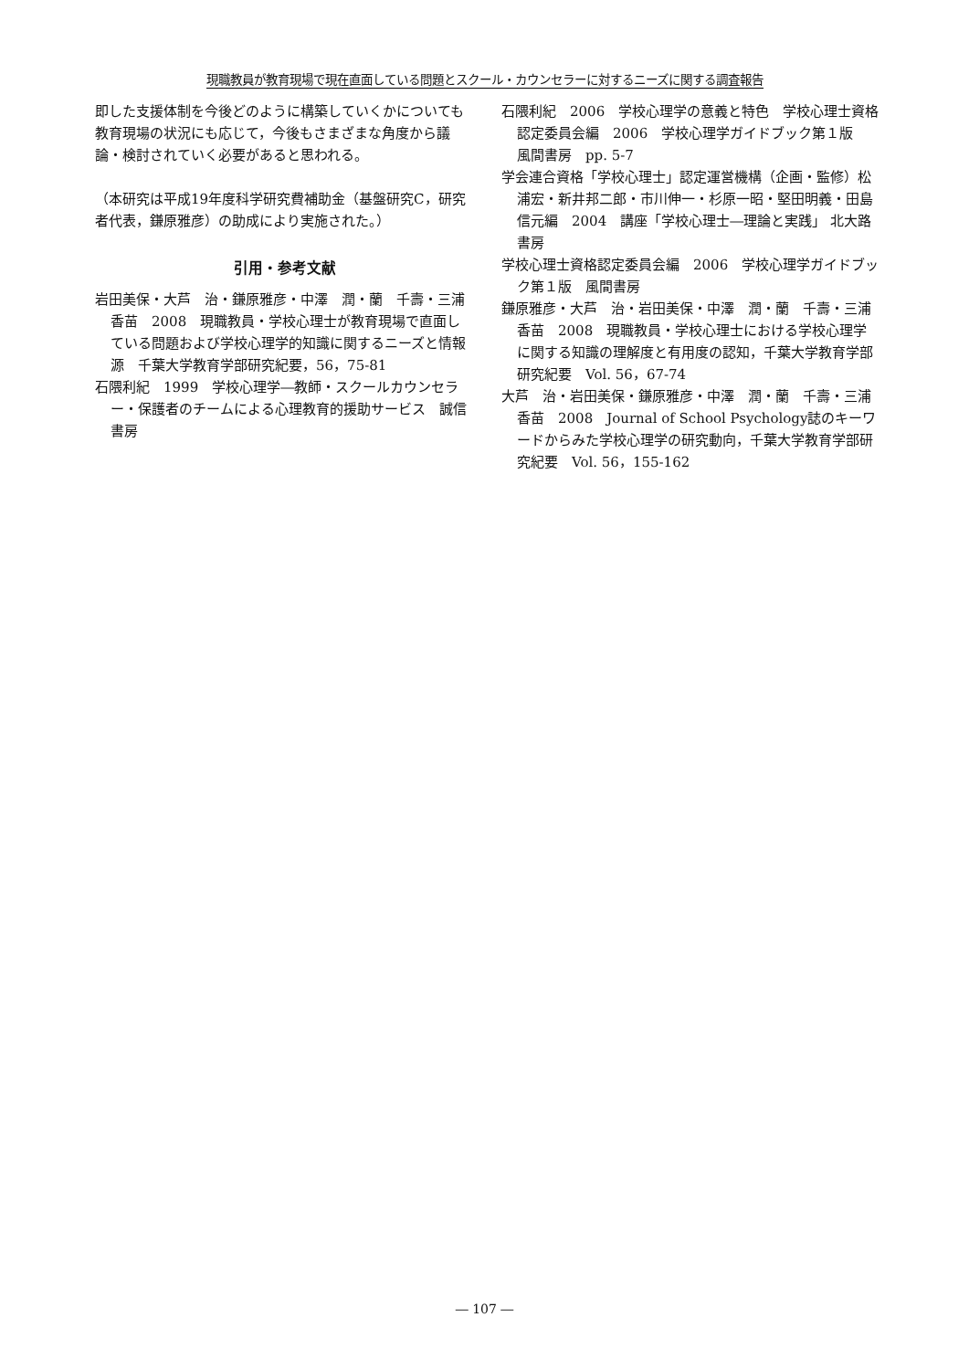現職教員が教育現場で現在直面している問題とスクール・カウンセラーに対するニーズに関する調査報告
即した支援体制を今後どのように構築していくかについても教育現場の状況にも応じて，今後もさまざまな角度から議論・検討されていく必要があると思われる。
（本研究は平成19年度科学研究費補助金（基盤研究C，研究者代表，鎌原雅彦）の助成により実施された。）
引用・参考文献
岩田美保・大芦　治・鎌原雅彦・中澤　潤・蘭　千壽・三浦香苗　2008　現職教員・学校心理士が教育現場で直面している問題および学校心理学的知識に関するニーズと情報源　千葉大学教育学部研究紀要，56，75-81
石隈利紀　1999　学校心理学―教師・スクールカウンセラー・保護者のチームによる心理教育的援助サービス　誠信書房
石隈利紀　2006　学校心理学の意義と特色　学校心理士資格認定委員会編　2006　学校心理学ガイドブック第１版　風間書房　pp. 5-7
学会連合資格「学校心理士」認定運営機構（企画・監修）松浦宏・新井邦二郎・市川伸一・杉原一昭・堅田明義・田島信元編　2004　講座「学校心理士―理論と実践」 北大路書房
学校心理士資格認定委員会編　2006　学校心理学ガイドブック第１版　風間書房
鎌原雅彦・大芦　治・岩田美保・中澤　潤・蘭　千壽・三浦香苗　2008　現職教員・学校心理士における学校心理学に関する知識の理解度と有用度の認知，千葉大学教育学部研究紀要　Vol. 56，67-74
大芦　治・岩田美保・鎌原雅彦・中澤　潤・蘭　千壽・三浦香苗　2008　Journal of School Psychology誌のキーワードからみた学校心理学の研究動向，千葉大学教育学部研究紀要　Vol. 56，155-162
― 107 ―